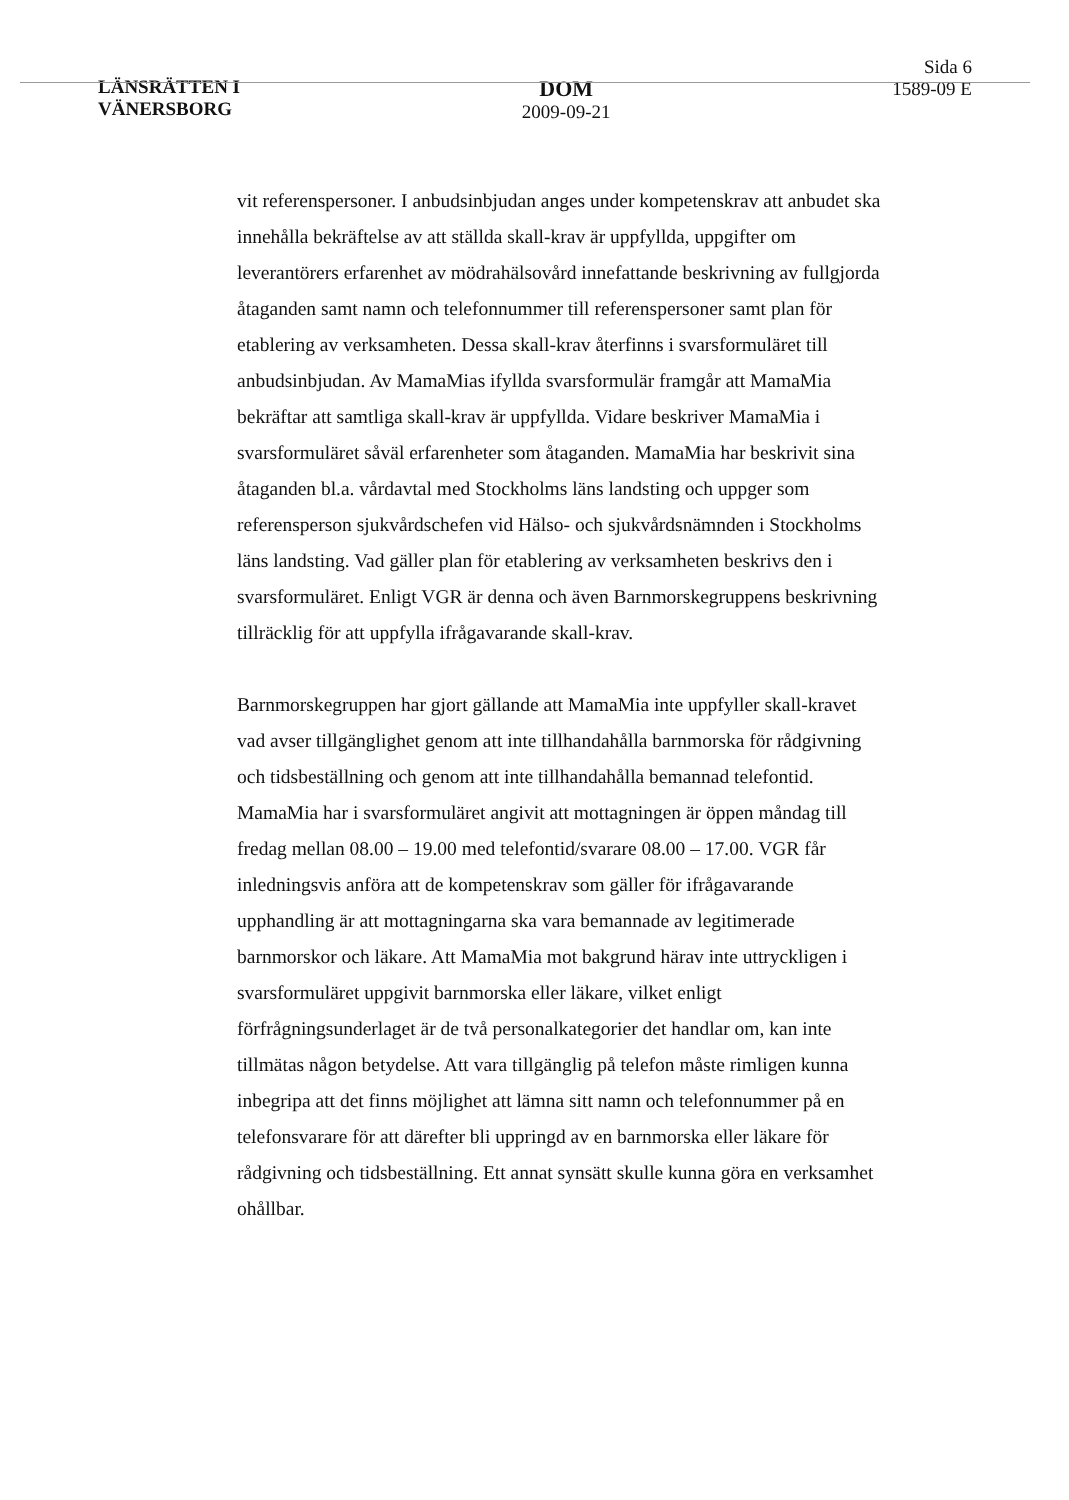LÄNSRÄTTEN I
VÄNERSBORG
DOM
2009-09-21
Sida 6
1589-09 E
vit referenspersoner. I anbudsinbjudan anges under kompetenskrav att anbudet ska innehålla bekräftelse av att ställda skall-krav är uppfyllda, uppgifter om leverantörers erfarenhet av mödrahälsovård innefattande beskrivning av fullgjorda åtaganden samt namn och telefonnummer till referenspersoner samt plan för etablering av verksamheten. Dessa skall-krav återfinns i svarsformuläret till anbudsinbjudan. Av MamaMias ifyllda svarsformulär framgår att MamaMia bekräftar att samtliga skall-krav är uppfyllda. Vidare beskriver MamaMia i svarsformuläret såväl erfarenheter som åtaganden. MamaMia har beskrivit sina åtaganden bl.a. vårdavtal med Stockholms läns landsting och uppger som referensperson sjukvårdschefen vid Hälso- och sjukvårdsnämnden i Stockholms läns landsting. Vad gäller plan för etablering av verksamheten beskrivs den i svarsformuläret. Enligt VGR är denna och även Barnmorskegruppens beskrivning tillräcklig för att uppfylla ifrågavarande skall-krav.
Barnmorskegruppen har gjort gällande att MamaMia inte uppfyller skall-kravet vad avser tillgänglighet genom att inte tillhandahålla barnmorska för rådgivning och tidsbeställning och genom att inte tillhandahålla bemannad telefontid. MamaMia har i svarsformuläret angivit att mottagningen är öppen måndag till fredag mellan 08.00 – 19.00 med telefontid/svarare 08.00 – 17.00. VGR får inledningsvis anföra att de kompetenskrav som gäller för ifrågavarande upphandling är att mottagningarna ska vara bemannade av legitimerade barnmorskor och läkare. Att MamaMia mot bakgrund härav inte uttryckligen i svarsformuläret uppgivit barnmorska eller läkare, vilket enligt förfrågningsunderlaget är de två personalkategorier det handlar om, kan inte tillmätas någon betydelse. Att vara tillgänglig på telefon måste rimligen kunna inbegripa att det finns möjlighet att lämna sitt namn och telefonnummer på en telefonsvarare för att därefter bli uppringd av en barnmorska eller läkare för rådgivning och tidsbeställning. Ett annat synsätt skulle kunna göra en verksamhet ohållbar.